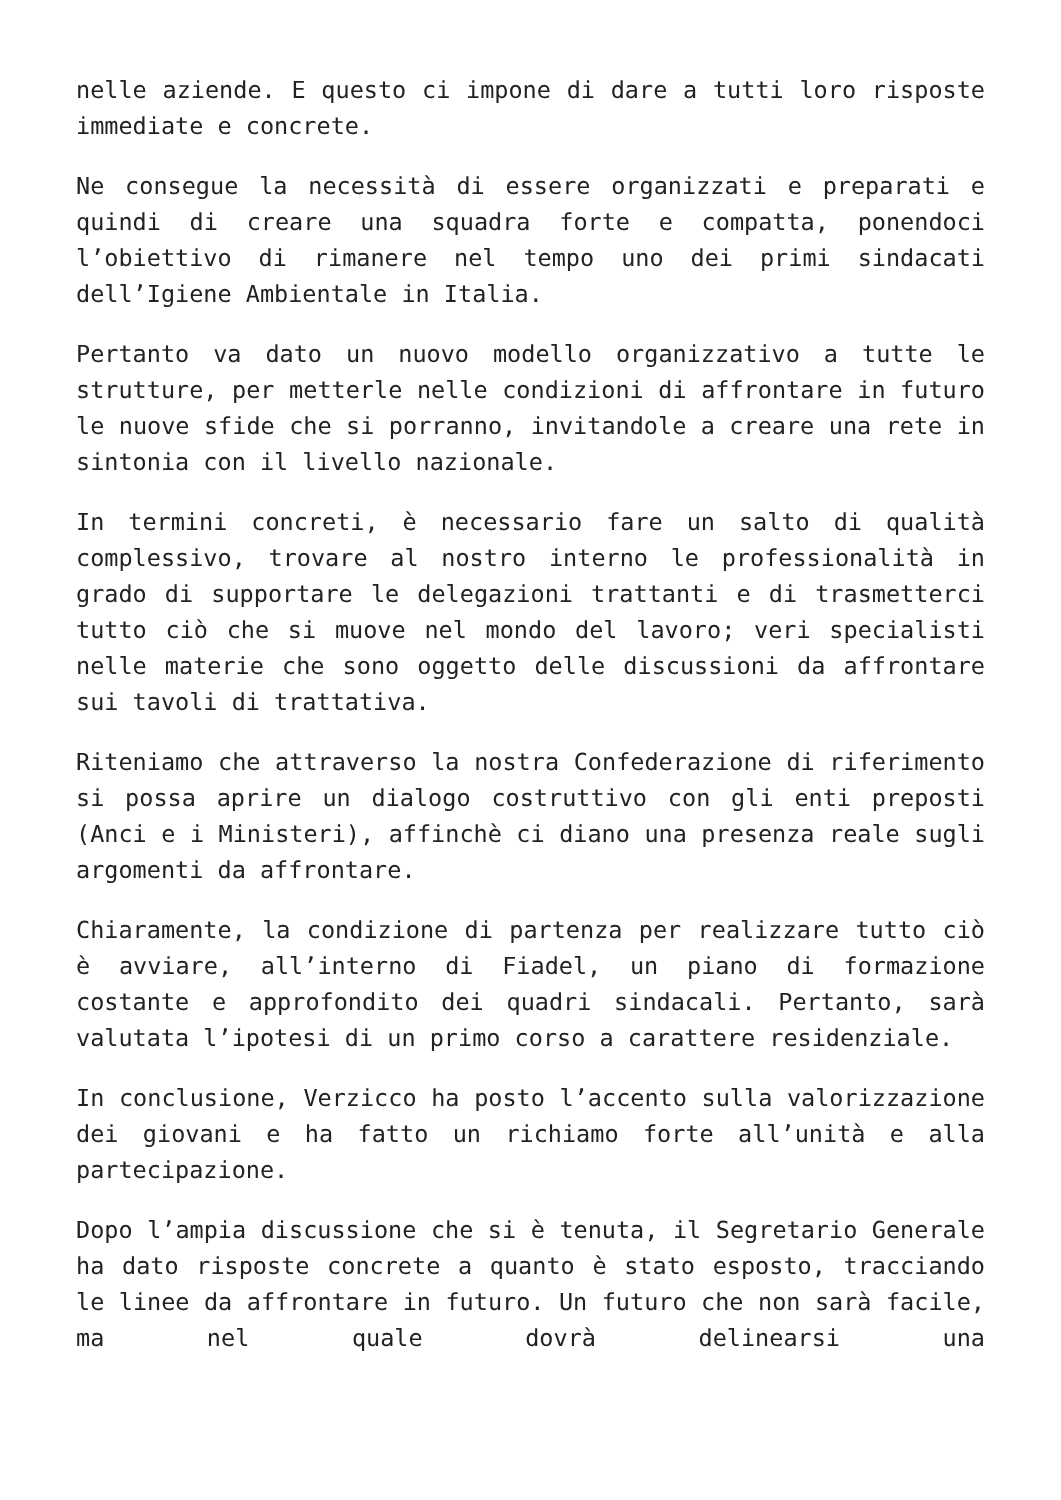nelle aziende. E questo ci impone di dare a tutti loro risposte immediate e concrete.
Ne consegue la necessità di essere organizzati e preparati e quindi di creare una squadra forte e compatta, ponendoci l’obiettivo di rimanere nel tempo uno dei primi sindacati dell’Igiene Ambientale in Italia.
Pertanto va dato un nuovo modello organizzativo a tutte le strutture, per metterle nelle condizioni di affrontare in futuro le nuove sfide che si porranno, invitandole a creare una rete in sintonia con il livello nazionale.
In termini concreti, è necessario fare un salto di qualità complessivo, trovare al nostro interno le professionalità in grado di supportare le delegazioni trattanti e di trasmetterci tutto ciò che si muove nel mondo del lavoro; veri specialisti nelle materie che sono oggetto delle discussioni da affrontare sui tavoli di trattativa.
Riteniamo che attraverso la nostra Confederazione di riferimento si possa aprire un dialogo costruttivo con gli enti preposti (Anci e i Ministeri), affinchè ci diano una presenza reale sugli argomenti da affrontare.
Chiaramente, la condizione di partenza per realizzare tutto ciò è avviare, all’interno di Fiadel, un piano di formazione costante e approfondito dei quadri sindacali. Pertanto, sarà valutata l’ipotesi di un primo corso a carattere residenziale.
In conclusione, Verzicco ha posto l’accento sulla valorizzazione dei giovani e ha fatto un richiamo forte all’unità e alla partecipazione.
Dopo l’ampia discussione che si è tenuta, il Segretario Generale ha dato risposte concrete a quanto è stato esposto, tracciando le linee da affrontare in futuro. Un futuro che non sarà facile, ma nel quale dovrà delinearsi una